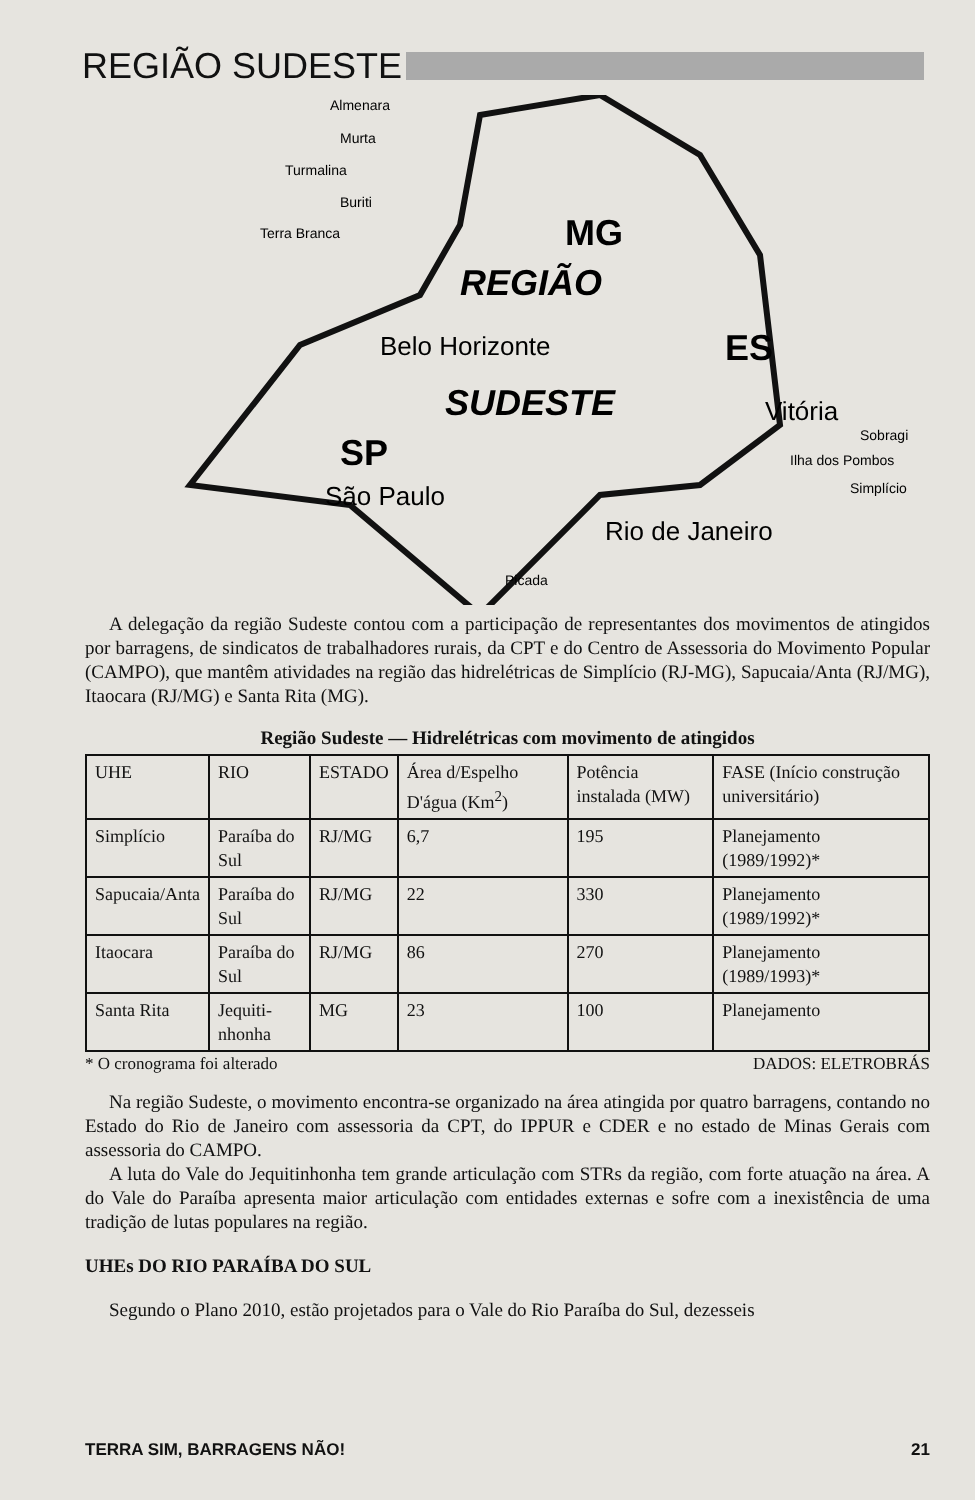REGIÃO SUDESTE
Almenara
Murta
Turmalina
Buriti
Terra Branca
MG
REGIÃO
Belo Horizonte
ES
SUDESTE
Vitória
Sobragi
Ilha dos Pombos
Simplício
SP
São Paulo
Rio de Janeiro
Picada
A delegação da região Sudeste contou com a participação de representantes dos movimentos de atingidos por barragens, de sindicatos de trabalhadores rurais, da CPT e do Centro de Assessoria do Movimento Popular (CAMPO), que mantêm atividades na região das hidrelétricas de Simplício (RJ-MG), Sapucaia/Anta (RJ/MG), Itaocara (RJ/MG) e Santa Rita (MG).
Região Sudeste — Hidrelétricas com movimento de atingidos
| UHE | RIO | ESTADO | Área d/Espelho D'água (Km<sup>2</sup>) | Potência instalada (MW) | FASE (Início construção universitário) |
| --- | --- | --- | --- | --- | --- |
| Simplício | Paraíba do Sul | RJ/MG | 6,7 | 195 | Planejamento (1989/1992)* |
| Sapucaia/Anta | Paraíba do Sul | RJ/MG | 22 | 330 | Planejamento (1989/1992)* |
| Itaocara | Paraíba do Sul | RJ/MG | 86 | 270 | Planejamento (1989/1993)* |
| Santa Rita | Jequiti-nhonha | MG | 23 | 100 | Planejamento |
* O cronograma foi alterado DADOS: ELETROBRÁS
Na região Sudeste, o movimento encontra-se organizado na área atingida por quatro barragens, contando no Estado do Rio de Janeiro com assessoria da CPT, do IPPUR e CDER e no estado de Minas Gerais com assessoria do CAMPO.
A luta do Vale do Jequitinhonha tem grande articulação com STRs da região, com forte atuação na área. A do Vale do Paraíba apresenta maior articulação com entidades externas e sofre com a inexistência de uma tradição de lutas populares na região.
UHEs DO RIO PARAÍBA DO SUL
Segundo o Plano 2010, estão projetados para o Vale do Rio Paraíba do Sul, dezesseis
TERRA SIM, BARRAGENS NÃO! 21